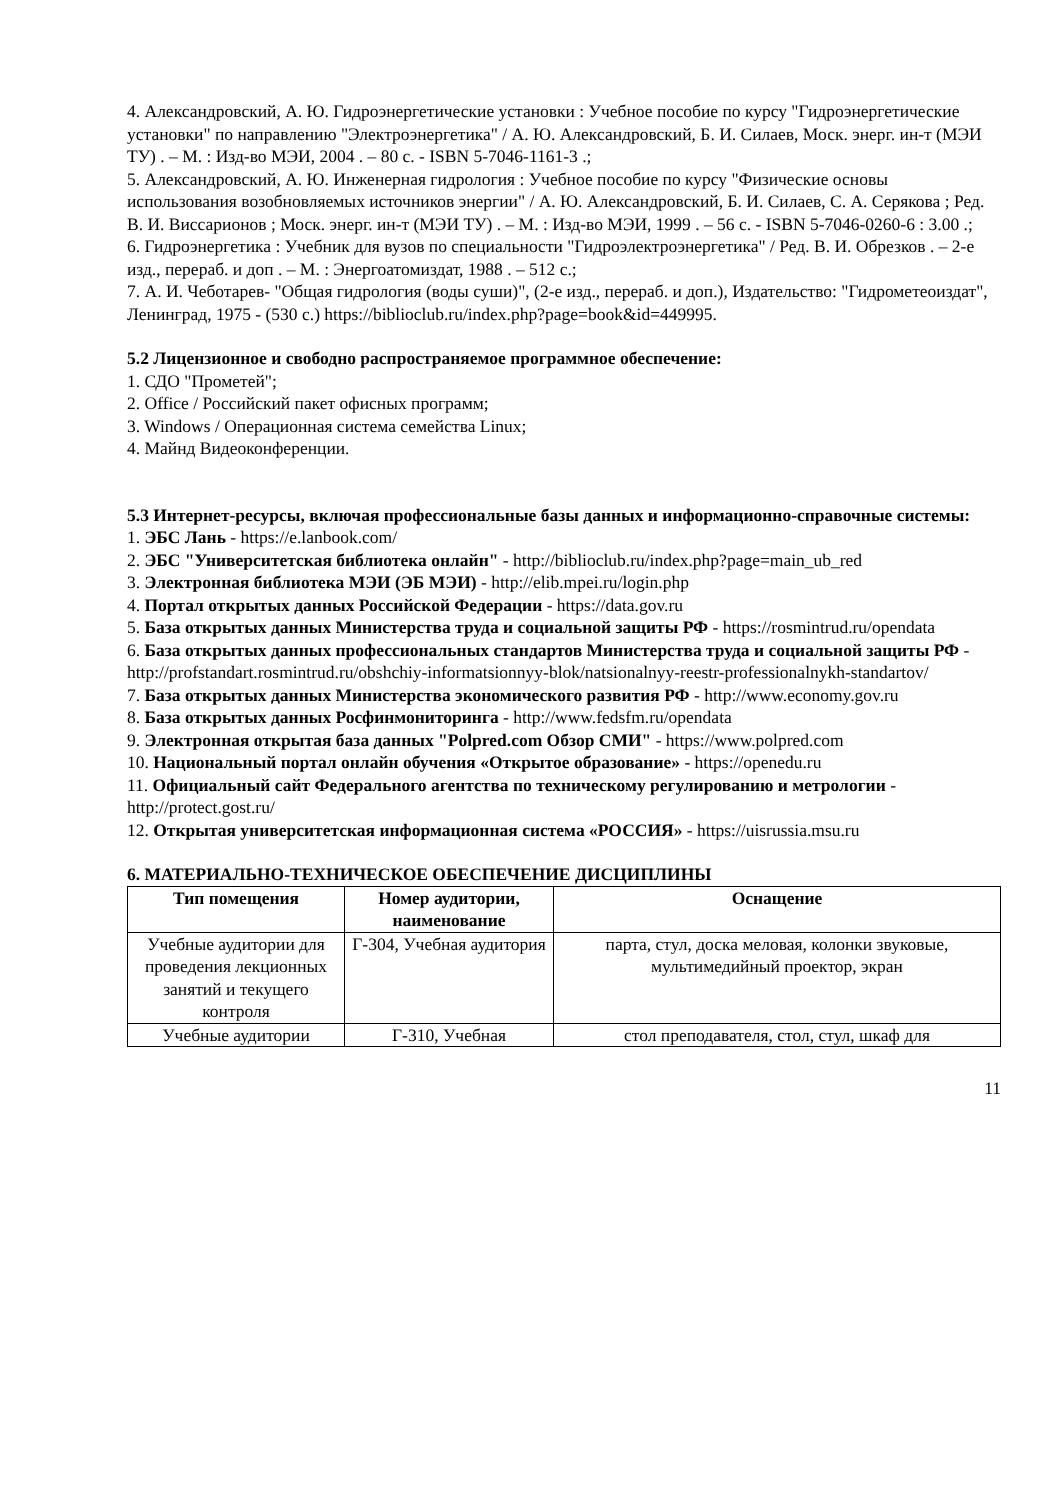4. Александровский, А. Ю. Гидроэнергетические установки : Учебное пособие по курсу "Гидроэнергетические установки" по направлению "Электроэнергетика" / А. Ю. Александровский, Б. И. Силаев, Моск. энерг. ин-т (МЭИ ТУ) . – М. : Изд-во МЭИ, 2004 . – 80 с. - ISBN 5-7046-1161-3 .;
5. Александровский, А. Ю. Инженерная гидрология : Учебное пособие по курсу "Физические основы использования возобновляемых источников энергии" / А. Ю. Александровский, Б. И. Силаев, С. А. Серякова ; Ред. В. И. Виссарионов ; Моск. энерг. ин-т (МЭИ ТУ) . – М. : Изд-во МЭИ, 1999 . – 56 с. - ISBN 5-7046-0260-6 : 3.00 .;
6. Гидроэнергетика : Учебник для вузов по специальности "Гидроэлектроэнергетика" / Ред. В. И. Обрезков . – 2-е изд., перераб. и доп . – М. : Энергоатомиздат, 1988 . – 512 с.;
7. А. И. Чеботарев- "Общая гидрология (воды суши)", (2-е изд., перераб. и доп.), Издательство: "Гидрометеоиздат", Ленинград, 1975 - (530 с.) https://biblioclub.ru/index.php?page=book&id=449995.
5.2 Лицензионное и свободно распространяемое программное обеспечение:
1. СДО "Прометей";
2. Office / Российский пакет офисных программ;
3. Windows / Операционная система семейства Linux;
4. Майнд Видеоконференции.
5.3 Интернет-ресурсы, включая профессиональные базы данных и информационно-справочные системы:
1. ЭБС Лань - https://e.lanbook.com/
2. ЭБС "Университетская библиотека онлайн" - http://biblioclub.ru/index.php?page=main_ub_red
3. Электронная библиотека МЭИ (ЭБ МЭИ) - http://elib.mpei.ru/login.php
4. Портал открытых данных Российской Федерации - https://data.gov.ru
5. База открытых данных Министерства труда и социальной защиты РФ - https://rosmintrud.ru/opendata
6. База открытых данных профессиональных стандартов Министерства труда и социальной защиты РФ - http://profstandart.rosmintrud.ru/obshchiy-informatsionnyy-blok/natsionalnyy-reestr-professionalnykh-standartov/
7. База открытых данных Министерства экономического развития РФ - http://www.economy.gov.ru
8. База открытых данных Росфинмониторинга - http://www.fedsfm.ru/opendata
9. Электронная открытая база данных "Polpred.com Обзор СМИ" - https://www.polpred.com
10. Национальный портал онлайн обучения «Открытое образование» - https://openedu.ru
11. Официальный сайт Федерального агентства по техническому регулированию и метрологии - http://protect.gost.ru/
12. Открытая университетская информационная система «РОССИЯ» - https://uisrussia.msu.ru
6. МАТЕРИАЛЬНО-ТЕХНИЧЕСКОЕ ОБЕСПЕЧЕНИЕ ДИСЦИПЛИНЫ
| Тип помещения | Номер аудитории, наименование | Оснащение |
| --- | --- | --- |
| Учебные аудитории для проведения лекционных занятий и текущего контроля | Г-304, Учебная аудитория | парта, стул, доска меловая, колонки звуковые, мультимедийный проектор, экран |
| Учебные аудитории | Г-310, Учебная | стол преподавателя, стол, стул, шкаф для |
11